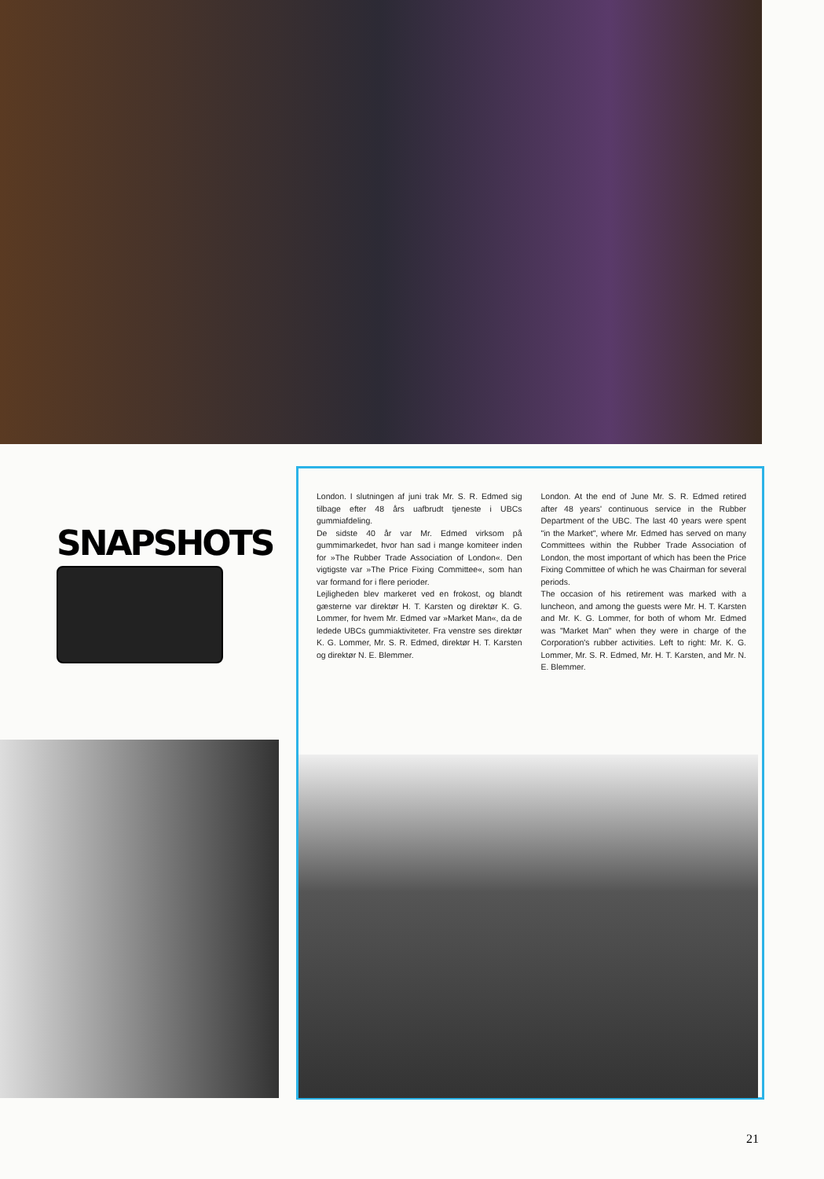SNAPSHOTS
London. I slutningen af juni trak Mr. S. R. Edmed sig tilbage efter 48 års uafbrudt tjeneste i UBCs gummiafdeling.
De sidste 40 år var Mr. Edmed virksom på gummimarkedet, hvor han sad i mange komiteer inden for »The Rubber Trade Association of London«. Den vigtigste var »The Price Fixing Committee«, som han var formand for i flere perioder.
Lejligheden blev markeret ved en frokost, og blandt gæsterne var direktør H. T. Karsten og direktør K. G. Lommer, for hvem Mr. Edmed var »Market Man«, da de ledede UBCs gummiaktiviteter. Fra venstre ses direktør K. G. Lommer, Mr. S. R. Edmed, direktør H. T. Karsten og direktør N. E. Blemmer.
London. At the end of June Mr. S. R. Edmed retired after 48 years' continuous service in the Rubber Department of the UBC. The last 40 years were spent "in the Market", where Mr. Edmed has served on many Committees within the Rubber Trade Association of London, the most important of which has been the Price Fixing Committee of which he was Chairman for several periods.
The occasion of his retirement was marked with a luncheon, and among the guests were Mr. H. T. Karsten and Mr. K. G. Lommer, for both of whom Mr. Edmed was "Market Man" when they were in charge of the Corporation's rubber activities. Left to right: Mr. K. G. Lommer, Mr. S. R. Edmed, Mr. H. T. Karsten, and Mr. N. E. Blemmer.
21